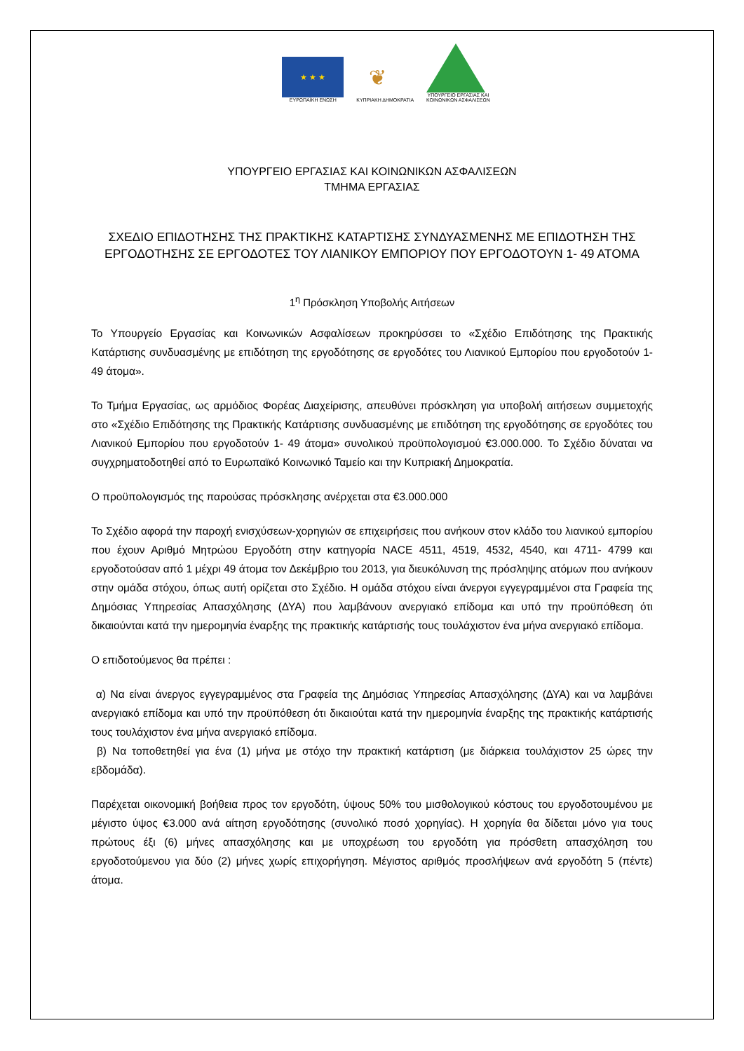★ ★ ★
ΕΥΡΩΠΑΪΚΗ ΕΝΩΣΗ
❦
ΚΥΠΡΙΑΚΗ ΔΗΜΟΚΡΑΤΙΑ
ΥΠΟΥΡΓΕΙΟ ΕΡΓΑΣΙΑΣ ΚΑΙ
ΚΟΙΝΩΝΙΚΩΝ ΑΣΦΑΛΙΣΕΩΝ
ΥΠΟΥΡΓΕΙΟ ΕΡΓΑΣΙΑΣ ΚΑΙ ΚΟΙΝΩΝΙΚΩΝ ΑΣΦΑΛΙΣΕΩΝ
ΤΜΗΜΑ ΕΡΓΑΣΙΑΣ
ΣΧΕΔΙΟ ΕΠΙΔΟΤΗΣΗΣ ΤΗΣ ΠΡΑΚΤΙΚΗΣ ΚΑΤΑΡΤΙΣΗΣ ΣΥΝΔΥΑΣΜΕΝΗΣ ΜΕ ΕΠΙΔΟΤΗΣΗ ΤΗΣ ΕΡΓΟΔΟΤΗΣΗΣ ΣΕ ΕΡΓΟΔΟΤΕΣ ΤΟΥ ΛΙΑΝΙΚΟΥ ΕΜΠΟΡΙΟΥ ΠΟΥ ΕΡΓΟΔΟΤΟΥΝ 1- 49 ΑΤΟΜΑ
1<sup>η</sup> Πρόσκληση Υποβολής Αιτήσεων
Το Υπουργείο Εργασίας και Κοινωνικών Ασφαλίσεων προκηρύσσει το «Σχέδιο Επιδότησης της Πρακτικής Κατάρτισης συνδυασμένης με επιδότηση της εργοδότησης σε εργοδότες του Λιανικού Εμπορίου που εργοδοτούν 1- 49 άτομα».
Το Τμήμα Εργασίας, ως αρμόδιος Φορέας Διαχείρισης, απευθύνει πρόσκληση για υποβολή αιτήσεων συμμετοχής στο «Σχέδιο Επιδότησης της Πρακτικής Κατάρτισης συνδυασμένης με επιδότηση της εργοδότησης σε εργοδότες του Λιανικού Εμπορίου που εργοδοτούν 1- 49 άτομα» συνολικού προϋπολογισμού €3.000.000. Το Σχέδιο δύναται να συγχρηματοδοτηθεί από το Ευρωπαϊκό Κοινωνικό Ταμείο και την Κυπριακή Δημοκρατία.
Ο προϋπολογισμός της παρούσας πρόσκλησης ανέρχεται στα €3.000.000
Το Σχέδιο αφορά την παροχή ενισχύσεων-χορηγιών σε επιχειρήσεις που ανήκουν στον κλάδο του λιανικού εμπορίου που έχουν Αριθμό Μητρώου Εργοδότη στην κατηγορία NACE 4511, 4519, 4532, 4540, και 4711- 4799 και εργοδοτούσαν από 1 μέχρι 49 άτομα τον Δεκέμβριο του 2013, για διευκόλυνση της πρόσληψης ατόμων που ανήκουν στην ομάδα στόχου, όπως αυτή ορίζεται στο Σχέδιο. Η ομάδα στόχου είναι άνεργοι εγγεγραμμένοι στα Γραφεία της Δημόσιας Υπηρεσίας Απασχόλησης (ΔΥΑ) που λαμβάνουν ανεργιακό επίδομα και υπό την προϋπόθεση ότι δικαιούνται κατά την ημερομηνία έναρξης της πρακτικής κατάρτισής τους τουλάχιστον ένα μήνα ανεργιακό επίδομα.
Ο επιδοτούμενος θα πρέπει :
α) Να είναι άνεργος εγγεγραμμένος στα Γραφεία της Δημόσιας Υπηρεσίας Απασχόλησης (ΔΥΑ) και να λαμβάνει ανεργιακό επίδομα και υπό την προϋπόθεση ότι δικαιούται κατά την ημερομηνία έναρξης της πρακτικής κατάρτισής τους τουλάχιστον ένα μήνα ανεργιακό επίδομα.
β) Να τοποθετηθεί για ένα (1) μήνα με στόχο την πρακτική κατάρτιση (με διάρκεια τουλάχιστον 25 ώρες την εβδομάδα).
Παρέχεται οικονομική βοήθεια προς τον εργοδότη, ύψους 50% του μισθολογικού κόστους του εργοδοτουμένου με μέγιστο ύψος €3.000 ανά αίτηση εργοδότησης (συνολικό ποσό χορηγίας). Η χορηγία θα δίδεται μόνο για τους πρώτους έξι (6) μήνες απασχόλησης και με υποχρέωση του εργοδότη για πρόσθετη απασχόληση του εργοδοτούμενου για δύο (2) μήνες χωρίς επιχορήγηση. Μέγιστος αριθμός προσλήψεων ανά εργοδότη 5 (πέντε) άτομα.